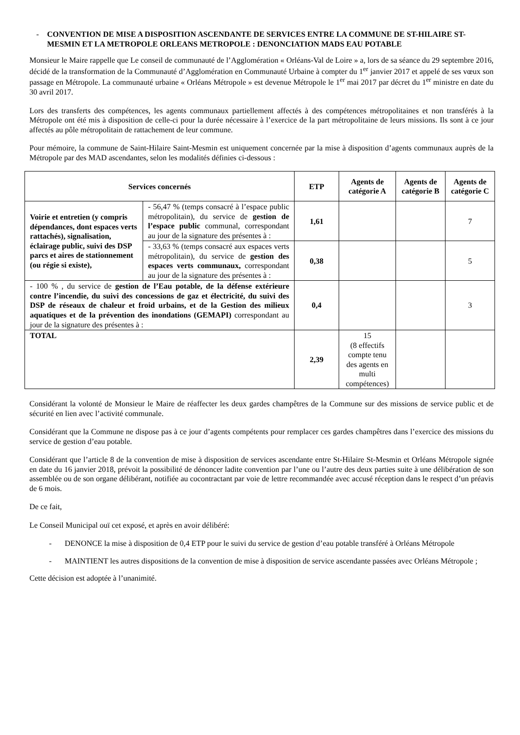- CONVENTION DE MISE A DISPOSITION ASCENDANTE DE SERVICES ENTRE LA COMMUNE DE ST-HILAIRE ST-MESMIN ET LA METROPOLE ORLEANS METROPOLE : DENONCIATION MADS EAU POTABLE
Monsieur le Maire rappelle que Le conseil de communauté de l’Agglomération « Orléans-Val de Loire » a, lors de sa séance du 29 septembre 2016, décidé de la transformation de la Communauté d’Agglomération en Communauté Urbaine à compter du 1<sup>er</sup> janvier 2017 et appelé de ses vœux son passage en Métropole. La communauté urbaine « Orléans Métropole » est devenue Métropole le 1<sup>er</sup> mai 2017 par décret du 1<sup>er</sup> ministre en date du 30 avril 2017.
Lors des transferts des compétences, les agents communaux partiellement affectés à des compétences métropolitaines et non transférés à la Métropole ont été mis à disposition de celle-ci pour la durée nécessaire à l’exercice de la part métropolitaine de leurs missions. Ils sont à ce jour affectés au pôle métropolitain de rattachement de leur commune.
Pour mémoire, la commune de Saint-Hilaire Saint-Mesmin est uniquement concernée par la mise à disposition d’agents communaux auprès de la Métropole par des MAD ascendantes, selon les modalités définies ci-dessous :
| Services concernés | | ETP | Agents de catégorie A | Agents de catégorie B | Agents de catégorie C |
| --- | --- | --- | --- | --- | --- |
| Voirie et entretien (y compris dépendances, dont espaces verts rattachés), signalisation, éclairage public, suivi des DSP parcs et aires de stationnement (ou régie si existe), | - 56,47 % (temps consacré à l’espace public métropolitain), du service de gestion de l’espace public communal, correspondant au jour de la signature des présentes à : | 1,61 | | | 7 |
| | - 33,63 % (temps consacré aux espaces verts métropolitain), du service de gestion des espaces verts communaux, correspondant au jour de la signature des présentes à : | 0,38 | | | 5 |
| - 100 % , du service de gestion de l’Eau potable, de la défense extérieure contre l’incendie, du suivi des concessions de gaz et électricité, du suivi des DSP de réseaux de chaleur et froid urbains, et de la Gestion des milieux aquatiques et de la prévention des inondations (GEMAPI) correspondant au jour de la signature des présentes à : | | 0,4 | | | 3 |
| TOTAL | | 2,39 | 15 (8 effectifs compte tenu des agents en multi compétences) | | |
Considérant la volonté de Monsieur le Maire de réaffecter les deux gardes champêtres de la Commune sur des missions de service public et de sécurité en lien avec l’activité communale.
Considérant que la Commune ne dispose pas à ce jour d’agents compétents pour remplacer ces gardes champêtres dans l’exercice des missions du service de gestion d’eau potable.
Considérant que l’article 8 de la convention de mise à disposition de services ascendante entre St-Hilaire St-Mesmin et Orléans Métropole signée en date du 16 janvier 2018, prévoit la possibilité de dénoncer ladite convention par l’une ou l’autre des deux parties suite à une délibération de son assemblée ou de son organe délibérant, notifiée au cocontractant par voie de lettre recommandée avec accusé réception dans le respect d’un préavis de 6 mois.
De ce fait,
Le Conseil Municipal ouï cet exposé, et après en avoir délibéré:
- DENONCE la mise à disposition de 0,4 ETP pour le suivi du service de gestion d’eau potable transféré à Orléans Métropole
- MAINTIENT les autres dispositions de la convention de mise à disposition de service ascendante passées avec Orléans Métropole ;
Cette décision est adoptée à l’unanimité.